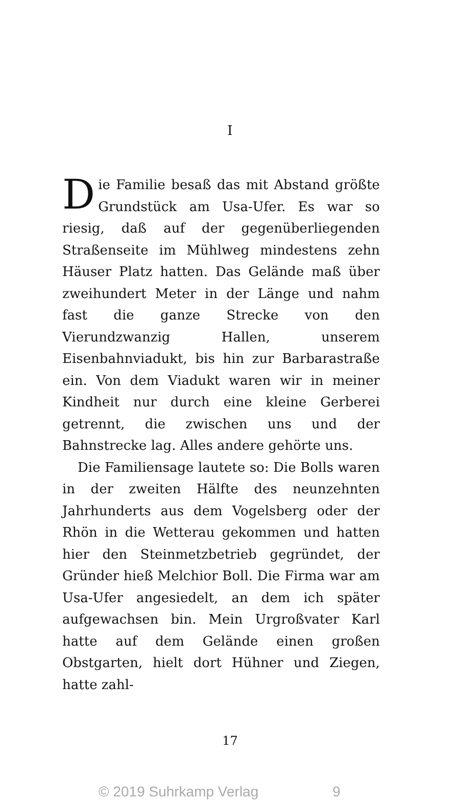I
Die Familie besaß das mit Abstand größte Grundstück am Usa-Ufer. Es war so riesig, daß auf der gegenüberliegenden Straßenseite im Mühlweg mindestens zehn Häuser Platz hatten. Das Gelände maß über zweihundert Meter in der Länge und nahm fast die ganze Strecke von den Vierundzwanzig Hallen, unserem Eisenbahnviadukt, bis hin zur Barbarastraße ein. Von dem Viadukt waren wir in meiner Kindheit nur durch eine kleine Gerberei getrennt, die zwischen uns und der Bahnstrecke lag. Alles andere gehörte uns.
Die Familiensage lautete so: Die Bolls waren in der zweiten Hälfte des neunzehnten Jahrhunderts aus dem Vogelsberg oder der Rhön in die Wetterau gekommen und hatten hier den Steinmetzbetrieb gegründet, der Gründer hieß Melchior Boll. Die Firma war am Usa-Ufer angesiedelt, an dem ich später aufgewachsen bin. Mein Urgroßvater Karl hatte auf dem Gelände einen großen Obstgarten, hielt dort Hühner und Ziegen, hatte zahl-
17
© 2019 Suhrkamp Verlag 9